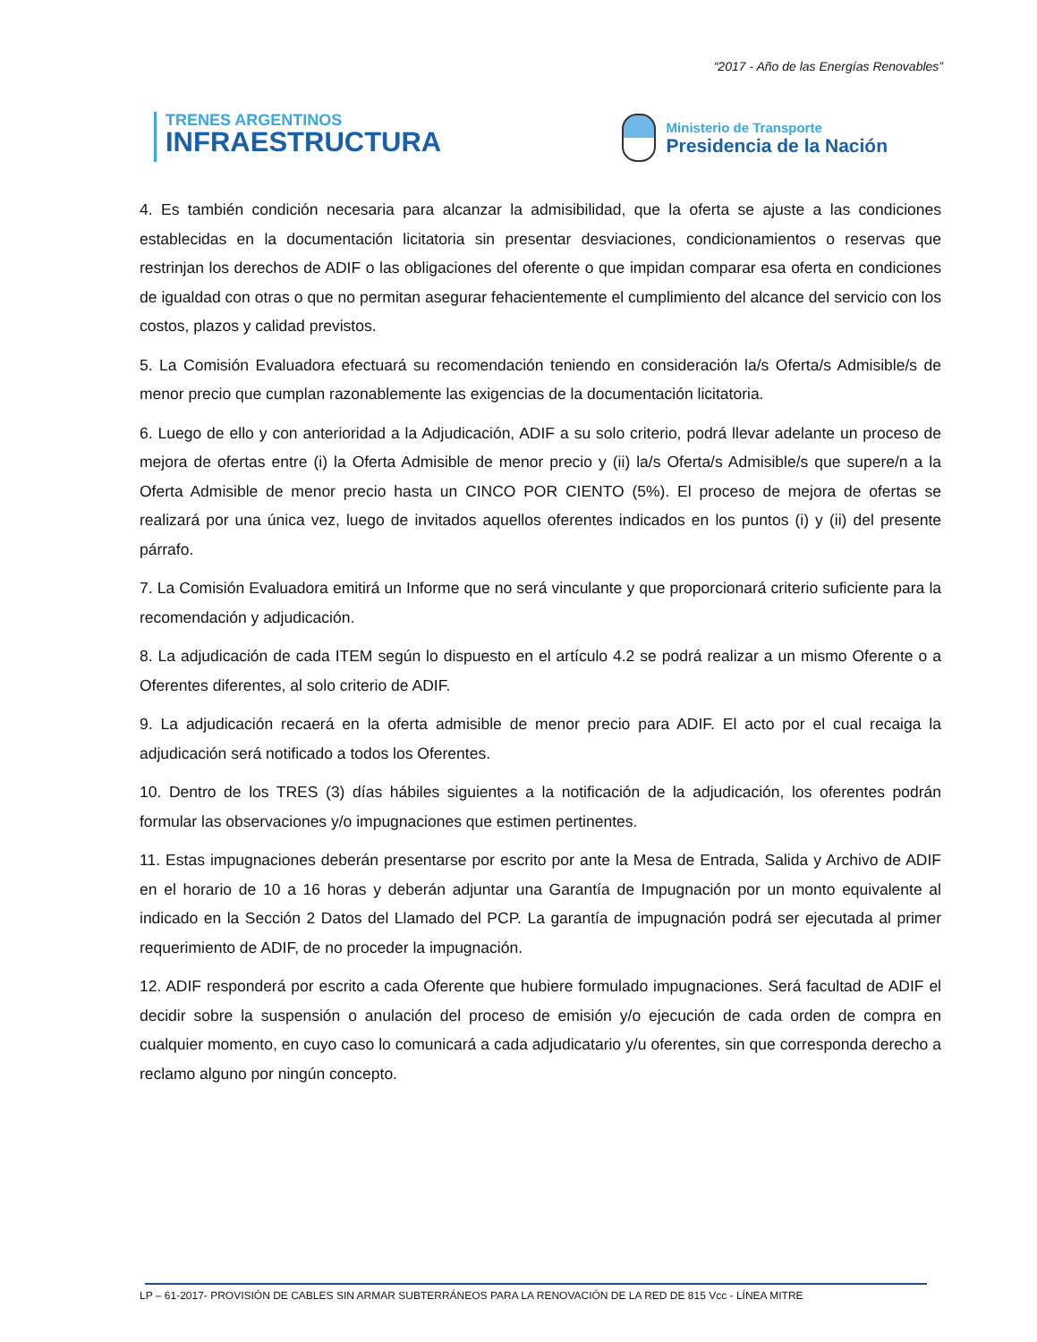“2017 - Año de las Energías Renovables”
TRENES ARGENTINOS
INFRAESTRUCTURA
Ministerio de Transporte
Presidencia de la Nación
4. Es también condición necesaria para alcanzar la admisibilidad, que la oferta se ajuste a las condiciones establecidas en la documentación licitatoria sin presentar desviaciones, condicionamientos o reservas que restrinjan los derechos de ADIF o las obligaciones del oferente o que impidan comparar esa oferta en condiciones de igualdad con otras o que no permitan asegurar fehacientemente el cumplimiento del alcance del servicio con los costos, plazos y calidad previstos.
5. La Comisión Evaluadora efectuará su recomendación teniendo en consideración la/s Oferta/s Admisible/s de menor precio que cumplan razonablemente las exigencias de la documentación licitatoria.
6. Luego de ello y con anterioridad a la Adjudicación, ADIF a su solo criterio, podrá llevar adelante un proceso de mejora de ofertas entre (i) la Oferta Admisible de menor precio y (ii) la/s Oferta/s Admisible/s que supere/n a la Oferta Admisible de menor precio hasta un CINCO POR CIENTO (5%). El proceso de mejora de ofertas se realizará por una única vez, luego de invitados aquellos oferentes indicados en los puntos (i) y (ii) del presente párrafo.
7. La Comisión Evaluadora emitirá un Informe que no será vinculante y que proporcionará criterio suficiente para la recomendación y adjudicación.
8. La adjudicación de cada ITEM según lo dispuesto en el artículo 4.2 se podrá realizar a un mismo Oferente o a Oferentes diferentes, al solo criterio de ADIF.
9. La adjudicación recaerá en la oferta admisible de menor precio para ADIF. El acto por el cual recaiga la adjudicación será notificado a todos los Oferentes.
10. Dentro de los TRES (3) días hábiles siguientes a la notificación de la adjudicación, los oferentes podrán formular las observaciones y/o impugnaciones que estimen pertinentes.
11. Estas impugnaciones deberán presentarse por escrito por ante la Mesa de Entrada, Salida y Archivo de ADIF en el horario de 10 a 16 horas y deberán adjuntar una Garantía de Impugnación por un monto equivalente al indicado en la Sección 2 Datos del Llamado del PCP. La garantía de impugnación podrá ser ejecutada al primer requerimiento de ADIF, de no proceder la impugnación.
12. ADIF responderá por escrito a cada Oferente que hubiere formulado impugnaciones. Será facultad de ADIF el decidir sobre la suspensión o anulación del proceso de emisión y/o ejecución de cada orden de compra en cualquier momento, en cuyo caso lo comunicará a cada adjudicatario y/u oferentes, sin que corresponda derecho a reclamo alguno por ningún concepto.
LP – 61-2017- PROVISIÓN DE CABLES SIN ARMAR SUBTERRÁNEOS PARA LA RENOVACIÓN DE LA RED DE 815 Vcc - LÍNEA MITRE